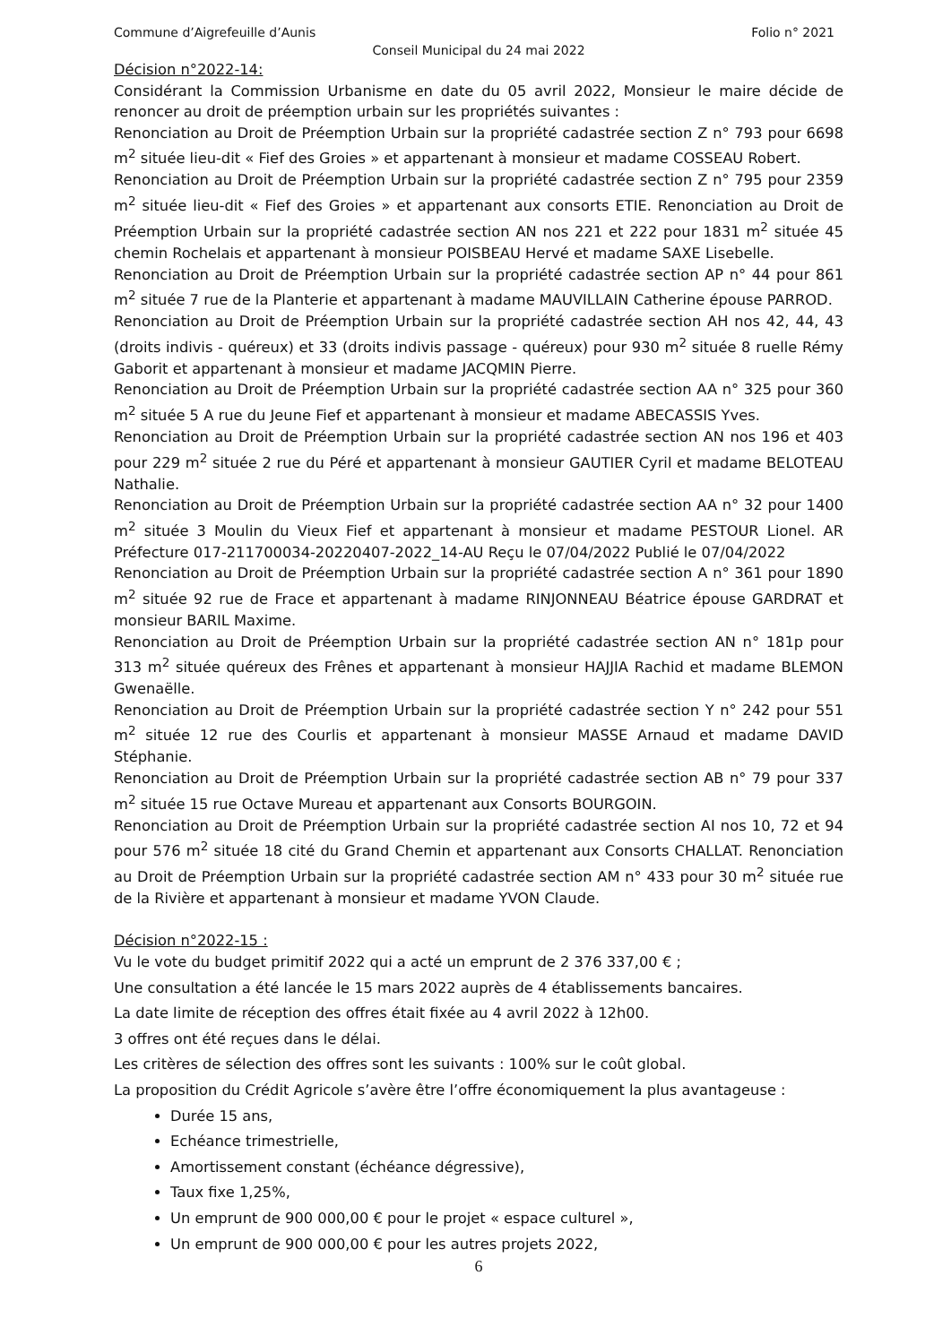Commune d’Aigrefeuille d’Aunis Folio n° 2021
Conseil Municipal du 24 mai 2022
Décision n°2022-14:
Considérant la Commission Urbanisme en date du 05 avril 2022, Monsieur le maire décide de renoncer au droit de préemption urbain sur les propriétés suivantes :
Renonciation au Droit de Préemption Urbain sur la propriété cadastrée section Z n° 793 pour 6698 m<sup>2</sup> située lieu-dit « Fief des Groies » et appartenant à monsieur et madame COSSEAU Robert.
Renonciation au Droit de Préemption Urbain sur la propriété cadastrée section Z n° 795 pour 2359 m<sup>2</sup> située lieu-dit « Fief des Groies » et appartenant aux consorts ETIE. Renonciation au Droit de Préemption Urbain sur la propriété cadastrée section AN nos 221 et 222 pour 1831 m<sup>2</sup> située 45 chemin Rochelais et appartenant à monsieur POISBEAU Hervé et madame SAXE Lisebelle.
Renonciation au Droit de Préemption Urbain sur la propriété cadastrée section AP n° 44 pour 861 m<sup>2</sup> située 7 rue de la Planterie et appartenant à madame MAUVILLAIN Catherine épouse PARROD.
Renonciation au Droit de Préemption Urbain sur la propriété cadastrée section AH nos 42, 44, 43 (droits indivis - quéreux) et 33 (droits indivis passage - quéreux) pour 930 m<sup>2</sup> située 8 ruelle Rémy Gaborit et appartenant à monsieur et madame JACQMIN Pierre.
Renonciation au Droit de Préemption Urbain sur la propriété cadastrée section AA n° 325 pour 360 m<sup>2</sup> située 5 A rue du Jeune Fief et appartenant à monsieur et madame ABECASSIS Yves.
Renonciation au Droit de Préemption Urbain sur la propriété cadastrée section AN nos 196 et 403 pour 229 m<sup>2</sup> située 2 rue du Péré et appartenant à monsieur GAUTIER Cyril et madame BELOTEAU Nathalie.
Renonciation au Droit de Préemption Urbain sur la propriété cadastrée section AA n° 32 pour 1400 m<sup>2</sup> située 3 Moulin du Vieux Fief et appartenant à monsieur et madame PESTOUR Lionel. AR Préfecture 017-211700034-20220407-2022_14-AU Reçu le 07/04/2022 Publié le 07/04/2022
Renonciation au Droit de Préemption Urbain sur la propriété cadastrée section A n° 361 pour 1890 m<sup>2</sup> située 92 rue de Frace et appartenant à madame RINJONNEAU Béatrice épouse GARDRAT et monsieur BARIL Maxime.
Renonciation au Droit de Préemption Urbain sur la propriété cadastrée section AN n° 181p pour 313 m<sup>2</sup> située quéreux des Frênes et appartenant à monsieur HAJJIA Rachid et madame BLEMON Gwenaëlle.
Renonciation au Droit de Préemption Urbain sur la propriété cadastrée section Y n° 242 pour 551 m<sup>2</sup> située 12 rue des Courlis et appartenant à monsieur MASSE Arnaud et madame DAVID Stéphanie.
Renonciation au Droit de Préemption Urbain sur la propriété cadastrée section AB n° 79 pour 337 m<sup>2</sup> située 15 rue Octave Mureau et appartenant aux Consorts BOURGOIN.
Renonciation au Droit de Préemption Urbain sur la propriété cadastrée section AI nos 10, 72 et 94 pour 576 m<sup>2</sup> située 18 cité du Grand Chemin et appartenant aux Consorts CHALLAT. Renonciation au Droit de Préemption Urbain sur la propriété cadastrée section AM n° 433 pour 30 m<sup>2</sup> située rue de la Rivière et appartenant à monsieur et madame YVON Claude.
Décision n°2022-15 :
Vu le vote du budget primitif 2022 qui a acté un emprunt de 2 376 337,00 € ;
Une consultation a été lancée le 15 mars 2022 auprès de 4 établissements bancaires.
La date limite de réception des offres était fixée au 4 avril 2022 à 12h00.
3 offres ont été reçues dans le délai.
Les critères de sélection des offres sont les suivants : 100% sur le coût global.
La proposition du Crédit Agricole s’avère être l’offre économiquement la plus avantageuse :
Durée 15 ans,
Echéance trimestrielle,
Amortissement constant (échéance dégressive),
Taux fixe 1,25%,
Un emprunt de 900 000,00 € pour le projet « espace culturel »,
Un emprunt de 900 000,00 € pour les autres projets 2022,
6